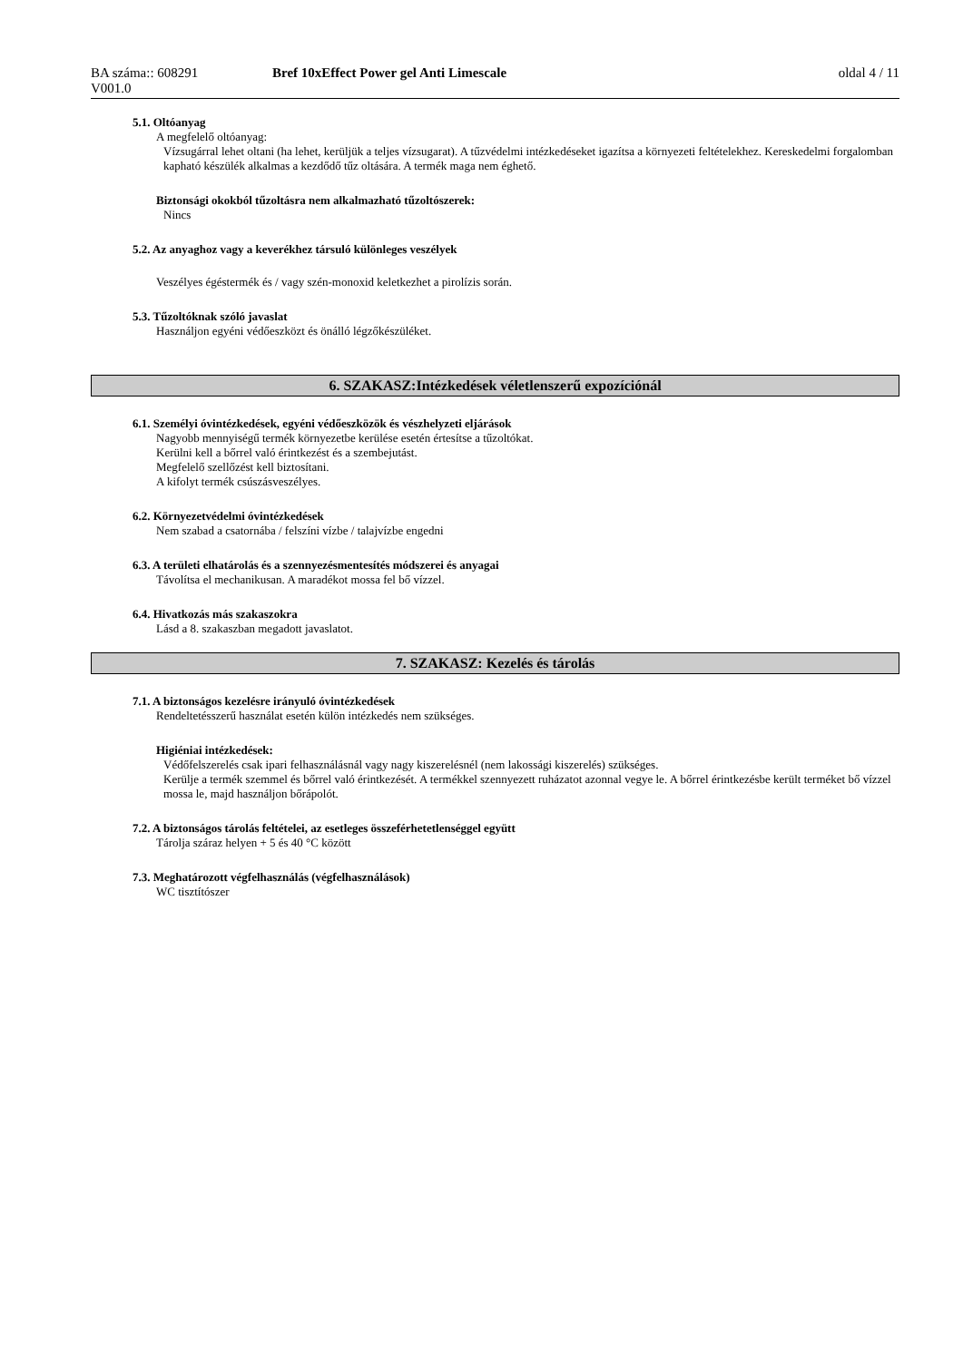BA száma:: 608291
V001.0
Bref 10xEffect Power gel Anti Limescale
oldal 4 / 11
5.1. Oltóanyag
A megfelelő oltóanyag:
Vízsugárral lehet oltani (ha lehet, kerüljük a teljes vízsugarat). A tűzvédelmi intézkedéseket igazítsa a környezeti feltételekhez. Kereskedelmi forgalomban kapható készülék alkalmas a kezdődő tűz oltására. A termék maga nem éghető.
Biztonsági okokból tűzoltásra nem alkalmazható tűzoltószerek:
Nincs
5.2. Az anyaghoz vagy a keverékhez társuló különleges veszélyek
Veszélyes égéstermék és / vagy szén-monoxid keletkezhet a pirolízis során.
5.3. Tűzoltóknak szóló javaslat
Használjon egyéni védőeszközt és önálló légzőkészüléket.
6. SZAKASZ:Intézkedések véletlenszerű expozíciónál
6.1. Személyi óvintézkedések, egyéni védőeszközök és vészhelyzeti eljárások
Nagyobb mennyiségű termék környezetbe kerülése esetén értesítse a tűzoltókat.
Kerülni kell a bőrrel való érintkezést és a szembejutást.
Megfelelő szellőzést kell biztosítani.
A kifolyt termék csúszásveszélyes.
6.2. Környezetvédelmi óvintézkedések
Nem szabad a csatornába / felszíni vízbe / talajvízbe engedni
6.3. A területi elhatárolás és a szennyezésmentesítés módszerei és anyagai
Távolítsa el mechanikusan. A maradékot mossa fel bő vízzel.
6.4. Hivatkozás más szakaszokra
Lásd a 8. szakaszban megadott javaslatot.
7. SZAKASZ: Kezelés és tárolás
7.1. A biztonságos kezelésre irányuló óvintézkedések
Rendeltetésszerű használat esetén külön intézkedés nem szükséges.
Higiéniai intézkedések:
Védőfelszerelés csak ipari felhasználásnál vagy nagy kiszerelésnél (nem lakossági kiszerelés) szükséges.
Kerülje a termék szemmel és bőrrel való érintkezését. A termékkel szennyezett ruházatot azonnal vegye le. A bőrrel érintkezésbe került terméket bő vízzel mossa le, majd használjon bőrápolót.
7.2. A biztonságos tárolás feltételei, az esetleges összeférhetetlenséggel együtt
Tárolja száraz helyen + 5 és 40 °C között
7.3. Meghatározott végfelhasználás (végfelhasználások)
WC tisztítószer